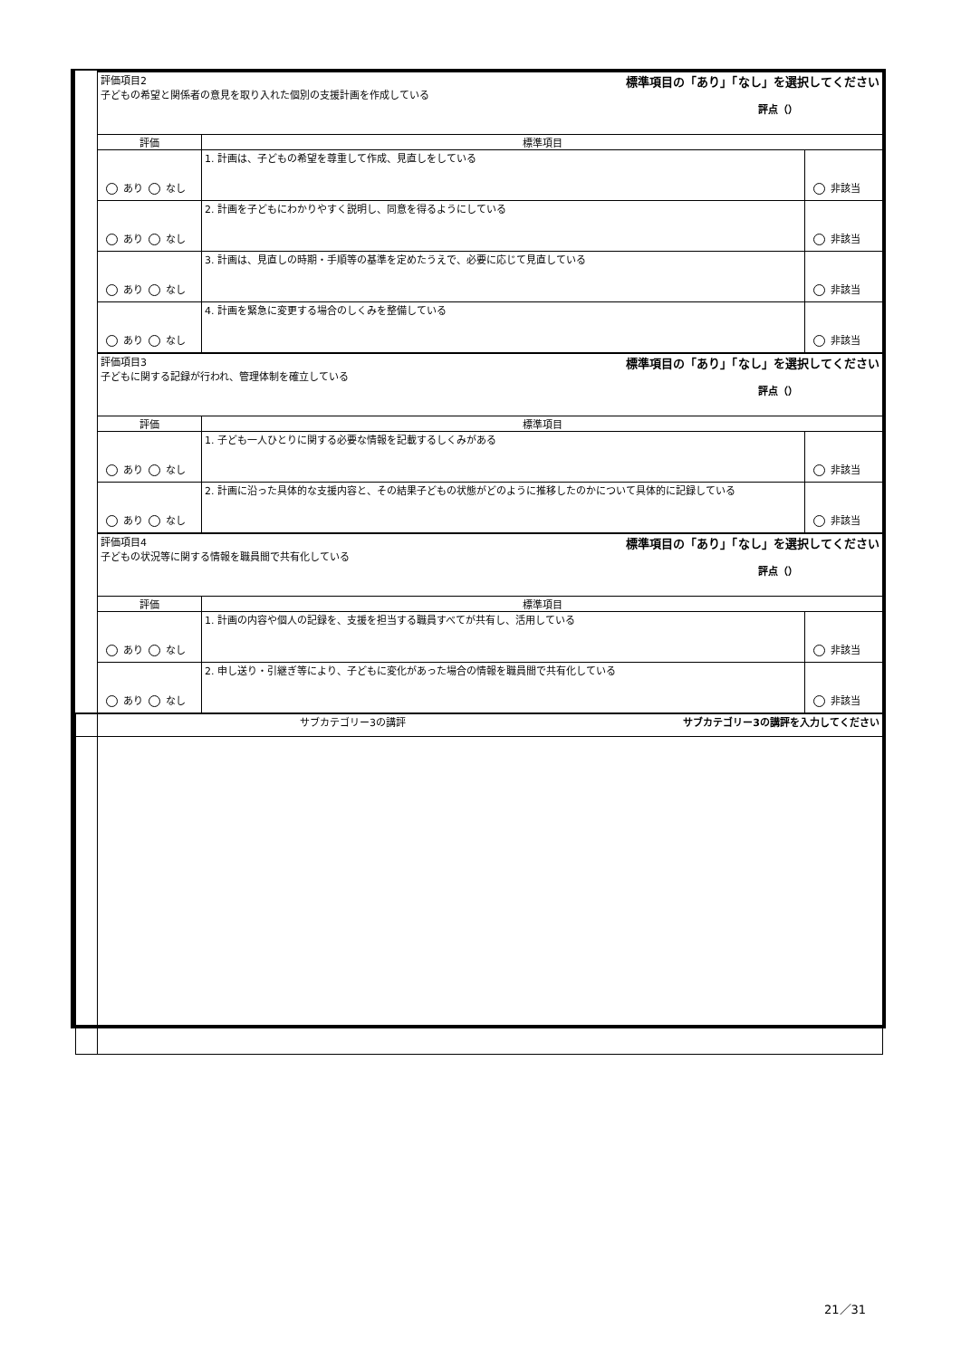| | 標準項目の「あり」「なし」を選択してください 評価項目2 子どもの希望と関係者の意見を取り入れた個別の支援計画を作成している 評点（） | | |
| | 評価 | 標準項目 | |
| | あり なし | 1. 計画は、子どもの希望を尊重して作成、見直しをしている | 非該当 |
| | あり なし | 2. 計画を子どもにわかりやすく説明し、同意を得るようにしている | 非該当 |
| | あり なし | 3. 計画は、見直しの時期・手順等の基準を定めたうえで、必要に応じて見直している | 非該当 |
| | あり なし | 4. 計画を緊急に変更する場合のしくみを整備している | 非該当 |
| | 標準項目の「あり」「なし」を選択してください 評価項目3 子どもに関する記録が行われ、管理体制を確立している 評点（） | | |
| | 評価 | 標準項目 | |
| | あり なし | 1. 子ども一人ひとりに関する必要な情報を記載するしくみがある | 非該当 |
| | あり なし | 2. 計画に沿った具体的な支援内容と、その結果子どもの状態がどのように推移したのかについて具体的に記録している | 非該当 |
| | 標準項目の「あり」「なし」を選択してください 評価項目4 子どもの状況等に関する情報を職員間で共有化している 評点（） | | |
| | 評価 | 標準項目 | |
| | あり なし | 1. 計画の内容や個人の記録を、支援を担当する職員すべてが共有し、活用している | 非該当 |
| | あり なし | 2. 申し送り・引継ぎ等により、子どもに変化があった場合の情報を職員間で共有化している | 非該当 |
| | サブカテゴリー3の講評を入力してください サブカテゴリー3の講評 | | |
21／31